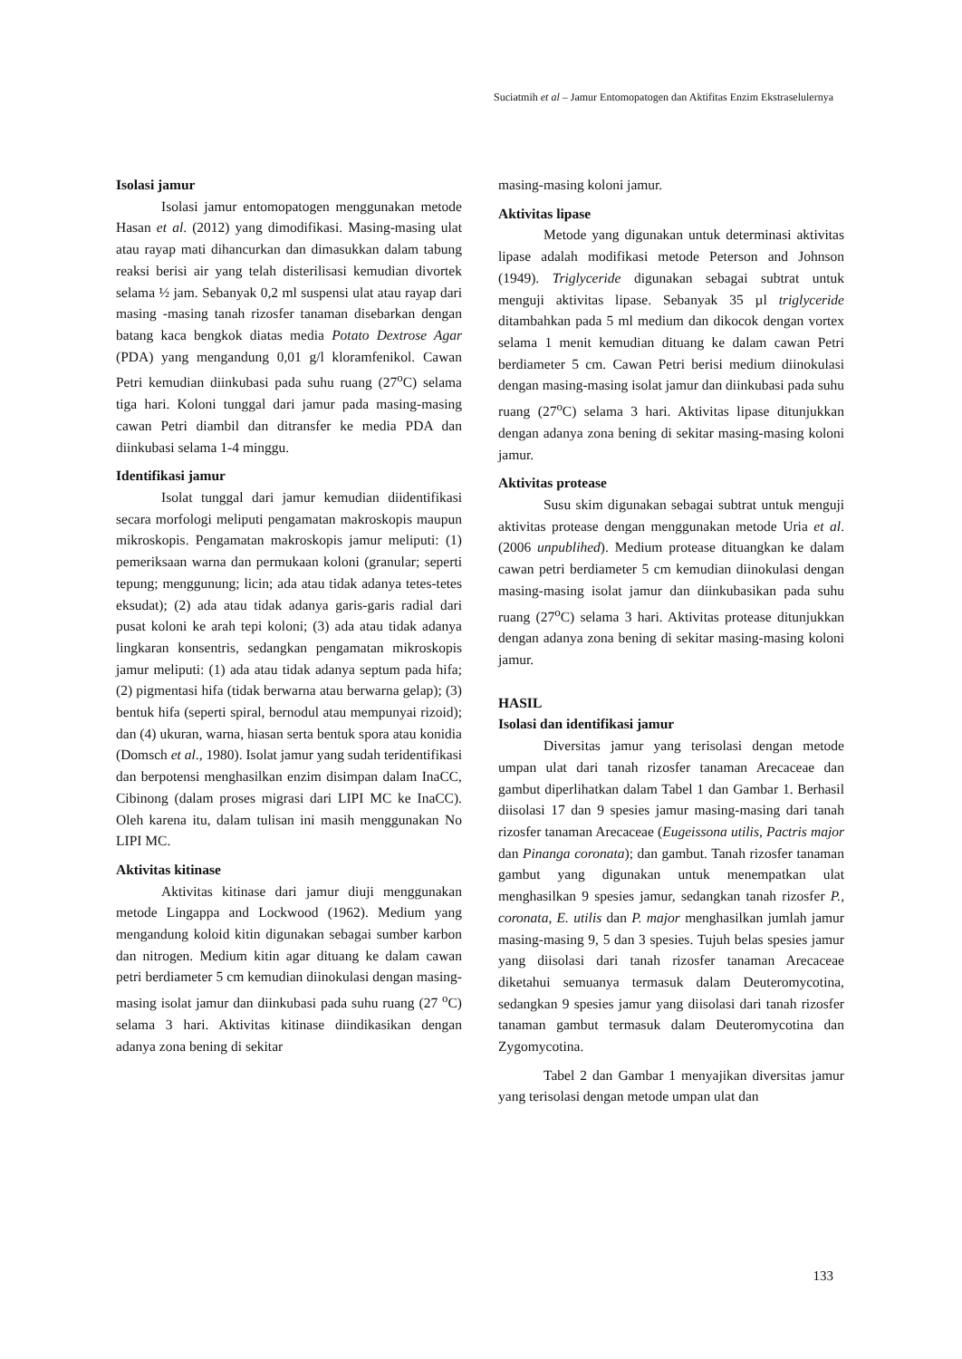Suciatmih et al – Jamur Entomopatogen dan Aktifitas Enzim Ekstraselulernya
Isolasi jamur
Isolasi jamur entomopatogen menggunakan metode Hasan et al. (2012) yang dimodifikasi. Masing-masing ulat atau rayap mati dihancurkan dan dimasukkan dalam tabung reaksi berisi air yang telah disterilisasi kemudian divortek selama ½ jam. Sebanyak 0,2 ml suspensi ulat atau rayap dari masing -masing tanah rizosfer tanaman disebarkan dengan batang kaca bengkok diatas media Potato Dextrose Agar (PDA) yang mengandung 0,01 g/l kloramfenikol. Cawan Petri kemudian diinkubasi pada suhu ruang (27<sup>o</sup>C) selama tiga hari. Koloni tunggal dari jamur pada masing-masing cawan Petri diambil dan ditransfer ke media PDA dan diinkubasi selama 1-4 minggu.
Identifikasi jamur
Isolat tunggal dari jamur kemudian diidentifikasi secara morfologi meliputi pengamatan makroskopis maupun mikroskopis. Pengamatan makroskopis jamur meliputi: (1) pemeriksaan warna dan permukaan koloni (granular; seperti tepung; menggunung; licin; ada atau tidak adanya tetes-tetes eksudat); (2) ada atau tidak adanya garis-garis radial dari pusat koloni ke arah tepi koloni; (3) ada atau tidak adanya lingkaran konsentris, sedangkan pengamatan mikroskopis jamur meliputi: (1) ada atau tidak adanya septum pada hifa; (2) pigmentasi hifa (tidak berwarna atau berwarna gelap); (3) bentuk hifa (seperti spiral, bernodul atau mempunyai rizoid); dan (4) ukuran, warna, hiasan serta bentuk spora atau konidia (Domsch et al., 1980). Isolat jamur yang sudah teridentifikasi dan berpotensi menghasilkan enzim disimpan dalam InaCC, Cibinong (dalam proses migrasi dari LIPI MC ke InaCC). Oleh karena itu, dalam tulisan ini masih menggunakan No LIPI MC.
Aktivitas kitinase
Aktivitas kitinase dari jamur diuji menggunakan metode Lingappa and Lockwood (1962). Medium yang mengandung koloid kitin digunakan sebagai sumber karbon dan nitrogen. Medium kitin agar dituang ke dalam cawan petri berdiameter 5 cm kemudian diinokulasi dengan masing-masing isolat jamur dan diinkubasi pada suhu ruang (27 <sup>o</sup>C) selama 3 hari. Aktivitas kitinase diindikasikan dengan adanya zona bening di sekitar
masing-masing koloni jamur.
Aktivitas lipase
Metode yang digunakan untuk determinasi aktivitas lipase adalah modifikasi metode Peterson and Johnson (1949). Triglyceride digunakan sebagai subtrat untuk menguji aktivitas lipase. Sebanyak 35 µl triglyceride ditambahkan pada 5 ml medium dan dikocok dengan vortex selama 1 menit kemudian dituang ke dalam cawan Petri berdiameter 5 cm. Cawan Petri berisi medium diinokulasi dengan masing-masing isolat jamur dan diinkubasi pada suhu ruang (27<sup>o</sup>C) selama 3 hari. Aktivitas lipase ditunjukkan dengan adanya zona bening di sekitar masing-masing koloni jamur.
Aktivitas protease
Susu skim digunakan sebagai subtrat untuk menguji aktivitas protease dengan menggunakan metode Uria et al. (2006 unpublihed). Medium protease dituangkan ke dalam cawan petri berdiameter 5 cm kemudian diinokulasi dengan masing-masing isolat jamur dan diinkubasikan pada suhu ruang (27<sup>o</sup>C) selama 3 hari. Aktivitas protease ditunjukkan dengan adanya zona bening di sekitar masing-masing koloni jamur.
HASIL
Isolasi dan identifikasi jamur
Diversitas jamur yang terisolasi dengan metode umpan ulat dari tanah rizosfer tanaman Arecaceae dan gambut diperlihatkan dalam Tabel 1 dan Gambar 1. Berhasil diisolasi 17 dan 9 spesies jamur masing-masing dari tanah rizosfer tanaman Arecaceae (Eugeissona utilis, Pactris major dan Pinanga coronata); dan gambut. Tanah rizosfer tanaman gambut yang digunakan untuk menempatkan ulat menghasilkan 9 spesies jamur, sedangkan tanah rizosfer P., coronata, E. utilis dan P. major menghasilkan jumlah jamur masing-masing 9, 5 dan 3 spesies. Tujuh belas spesies jamur yang diisolasi dari tanah rizosfer tanaman Arecaceae diketahui semuanya termasuk dalam Deuteromycotina, sedangkan 9 spesies jamur yang diisolasi dari tanah rizosfer tanaman gambut termasuk dalam Deuteromycotina dan Zygomycotina.
Tabel 2 dan Gambar 1 menyajikan diversitas jamur yang terisolasi dengan metode umpan ulat dan
133